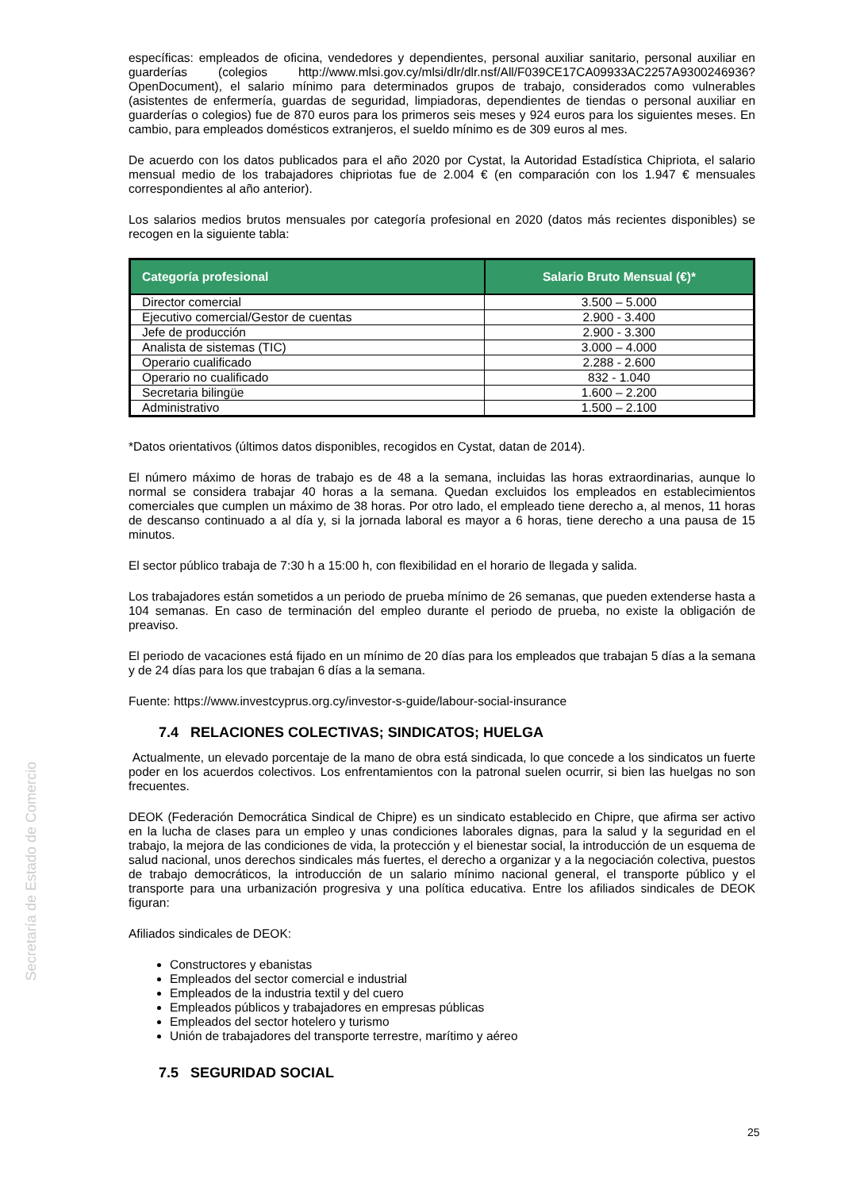Secretaría de Estado de Comercio
específicas: empleados de oficina, vendedores y dependientes, personal auxiliar sanitario, personal auxiliar en guarderías (colegios http://www.mlsi.gov.cy/mlsi/dlr/dlr.nsf/All/F039CE17CA09933AC2257A9300246936?OpenDocument), el salario mínimo para determinados grupos de trabajo, considerados como vulnerables (asistentes de enfermería, guardas de seguridad, limpiadoras, dependientes de tiendas o personal auxiliar en guarderías o colegios) fue de 870 euros para los primeros seis meses y 924 euros para los siguientes meses. En cambio, para empleados domésticos extranjeros, el sueldo mínimo es de 309 euros al mes.
De acuerdo con los datos publicados para el año 2020 por Cystat, la Autoridad Estadística Chipriota, el salario mensual medio de los trabajadores chipriotas fue de 2.004 € (en comparación con los 1.947 € mensuales correspondientes al año anterior).
Los salarios medios brutos mensuales por categoría profesional en 2020 (datos más recientes disponibles) se recogen en la siguiente tabla:
| Categoría profesional | Salario Bruto Mensual (€)* |
| --- | --- |
| Director comercial | 3.500 – 5.000 |
| Ejecutivo comercial/Gestor de cuentas | 2.900 - 3.400 |
| Jefe de producción | 2.900 - 3.300 |
| Analista de sistemas (TIC) | 3.000 – 4.000 |
| Operario cualificado | 2.288 - 2.600 |
| Operario no cualificado | 832 - 1.040 |
| Secretaria bilingüe | 1.600 – 2.200 |
| Administrativo | 1.500 – 2.100 |
*Datos orientativos (últimos datos disponibles, recogidos en Cystat, datan de 2014).
El número máximo de horas de trabajo es de 48 a la semana, incluidas las horas extraordinarias, aunque lo normal se considera trabajar 40 horas a la semana. Quedan excluidos los empleados en establecimientos comerciales que cumplen un máximo de 38 horas. Por otro lado, el empleado tiene derecho a, al menos, 11 horas de descanso continuado a al día y, si la jornada laboral es mayor a 6 horas, tiene derecho a una pausa de 15 minutos.
El sector público trabaja de 7:30 h a 15:00 h, con flexibilidad en el horario de llegada y salida.
Los trabajadores están sometidos a un periodo de prueba mínimo de 26 semanas, que pueden extenderse hasta a 104 semanas. En caso de terminación del empleo durante el periodo de prueba, no existe la obligación de preaviso.
El periodo de vacaciones está fijado en un mínimo de 20 días para los empleados que trabajan 5 días a la semana y de 24 días para los que trabajan 6 días a la semana.
Fuente: https://www.investcyprus.org.cy/investor-s-guide/labour-social-insurance
7.4 RELACIONES COLECTIVAS; SINDICATOS; HUELGA
Actualmente, un elevado porcentaje de la mano de obra está sindicada, lo que concede a los sindicatos un fuerte poder en los acuerdos colectivos. Los enfrentamientos con la patronal suelen ocurrir, si bien las huelgas no son frecuentes.
DEOK (Federación Democrática Sindical de Chipre) es un sindicato establecido en Chipre, que afirma ser activo en la lucha de clases para un empleo y unas condiciones laborales dignas, para la salud y la seguridad en el trabajo, la mejora de las condiciones de vida, la protección y el bienestar social, la introducción de un esquema de salud nacional, unos derechos sindicales más fuertes, el derecho a organizar y a la negociación colectiva, puestos de trabajo democráticos, la introducción de un salario mínimo nacional general, el transporte público y el transporte para una urbanización progresiva y una política educativa. Entre los afiliados sindicales de DEOK figuran:
Afiliados sindicales de DEOK:
Constructores y ebanistas
Empleados del sector comercial e industrial
Empleados de la industria textil y del cuero
Empleados públicos y trabajadores en empresas públicas
Empleados del sector hotelero y turismo
Unión de trabajadores del transporte terrestre, marítimo y aéreo
7.5 SEGURIDAD SOCIAL
25